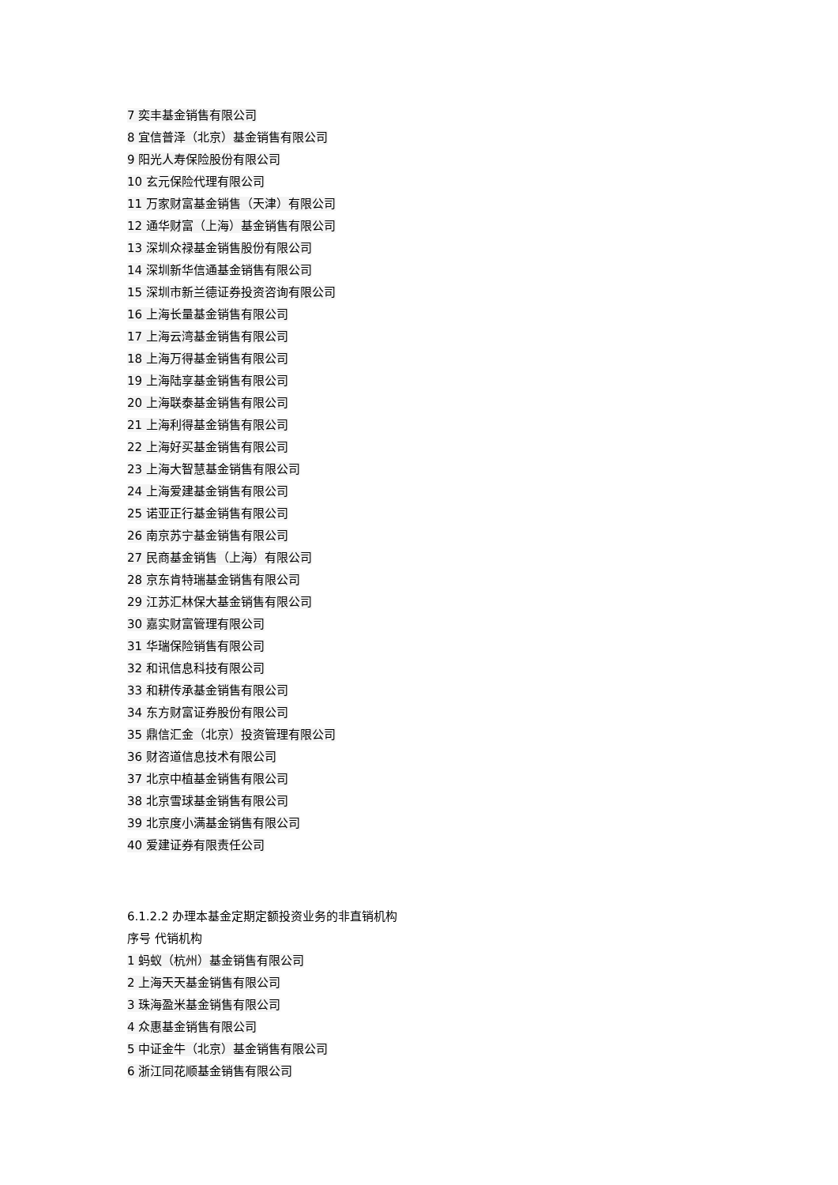7 奕丰基金销售有限公司
8 宜信普泽（北京）基金销售有限公司
9 阳光人寿保险股份有限公司
10 玄元保险代理有限公司
11 万家财富基金销售（天津）有限公司
12 通华财富（上海）基金销售有限公司
13 深圳众禄基金销售股份有限公司
14 深圳新华信通基金销售有限公司
15 深圳市新兰德证券投资咨询有限公司
16 上海长量基金销售有限公司
17 上海云湾基金销售有限公司
18 上海万得基金销售有限公司
19 上海陆享基金销售有限公司
20 上海联泰基金销售有限公司
21 上海利得基金销售有限公司
22 上海好买基金销售有限公司
23 上海大智慧基金销售有限公司
24 上海爱建基金销售有限公司
25 诺亚正行基金销售有限公司
26 南京苏宁基金销售有限公司
27 民商基金销售（上海）有限公司
28 京东肯特瑞基金销售有限公司
29 江苏汇林保大基金销售有限公司
30 嘉实财富管理有限公司
31 华瑞保险销售有限公司
32 和讯信息科技有限公司
33 和耕传承基金销售有限公司
34 东方财富证券股份有限公司
35 鼎信汇金（北京）投资管理有限公司
36 财咨道信息技术有限公司
37 北京中植基金销售有限公司
38 北京雪球基金销售有限公司
39 北京度小满基金销售有限公司
40 爱建证券有限责任公司
6.1.2.2 办理本基金定期定额投资业务的非直销机构
序号 代销机构
1 蚂蚁（杭州）基金销售有限公司
2 上海天天基金销售有限公司
3 珠海盈米基金销售有限公司
4 众惠基金销售有限公司
5 中证金牛（北京）基金销售有限公司
6 浙江同花顺基金销售有限公司